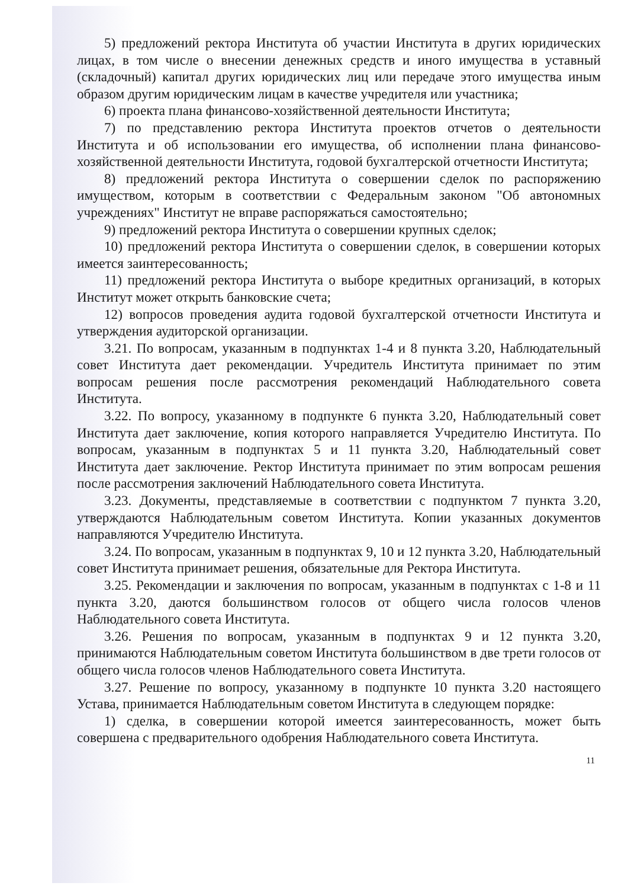5) предложений ректора Института об участии Института в других юридических лицах, в том числе о внесении денежных средств и иного имущества в уставный (складочный) капитал других юридических лиц или передаче этого имущества иным образом другим юридическим лицам в качестве учредителя или участника;
6) проекта плана финансово-хозяйственной деятельности Института;
7) по представлению ректора Института проектов отчетов о деятельности Института и об использовании его имущества, об исполнении плана финансово-хозяйственной деятельности Института, годовой бухгалтерской отчетности Института;
8) предложений ректора Института о совершении сделок по распоряжению имуществом, которым в соответствии с Федеральным законом "Об автономных учреждениях" Институт не вправе распоряжаться самостоятельно;
9) предложений ректора Института о совершении крупных сделок;
10) предложений ректора Института о совершении сделок, в совершении которых имеется заинтересованность;
11) предложений ректора Института о выборе кредитных организаций, в которых Институт может открыть банковские счета;
12) вопросов проведения аудита годовой бухгалтерской отчетности Института и утверждения аудиторской организации.
3.21. По вопросам, указанным в подпунктах 1-4 и 8 пункта 3.20, Наблюдательный совет Института дает рекомендации. Учредитель Института принимает по этим вопросам решения после рассмотрения рекомендаций Наблюдательного совета Института.
3.22. По вопросу, указанному в подпункте 6 пункта 3.20, Наблюдательный совет Института дает заключение, копия которого направляется Учредителю Института. По вопросам, указанным в подпунктах 5 и 11 пункта 3.20, Наблюдательный совет Института дает заключение. Ректор Института принимает по этим вопросам решения после рассмотрения заключений Наблюдательного совета Института.
3.23. Документы, представляемые в соответствии с подпунктом 7 пункта 3.20, утверждаются Наблюдательным советом Института. Копии указанных документов направляются Учредителю Института.
3.24. По вопросам, указанным в подпунктах 9, 10 и 12 пункта 3.20, Наблюдательный совет Института принимает решения, обязательные для Ректора Института.
3.25. Рекомендации и заключения по вопросам, указанным в подпунктах с 1-8 и 11 пункта 3.20, даются большинством голосов от общего числа голосов членов Наблюдательного совета Института.
3.26. Решения по вопросам, указанным в подпунктах 9 и 12 пункта 3.20, принимаются Наблюдательным советом Института большинством в две трети голосов от общего числа голосов членов Наблюдательного совета Института.
3.27. Решение по вопросу, указанному в подпункте 10 пункта 3.20 настоящего Устава, принимается Наблюдательным советом Института в следующем порядке:
1) сделка, в совершении которой имеется заинтересованность, может быть совершена с предварительного одобрения Наблюдательного совета Института.
11